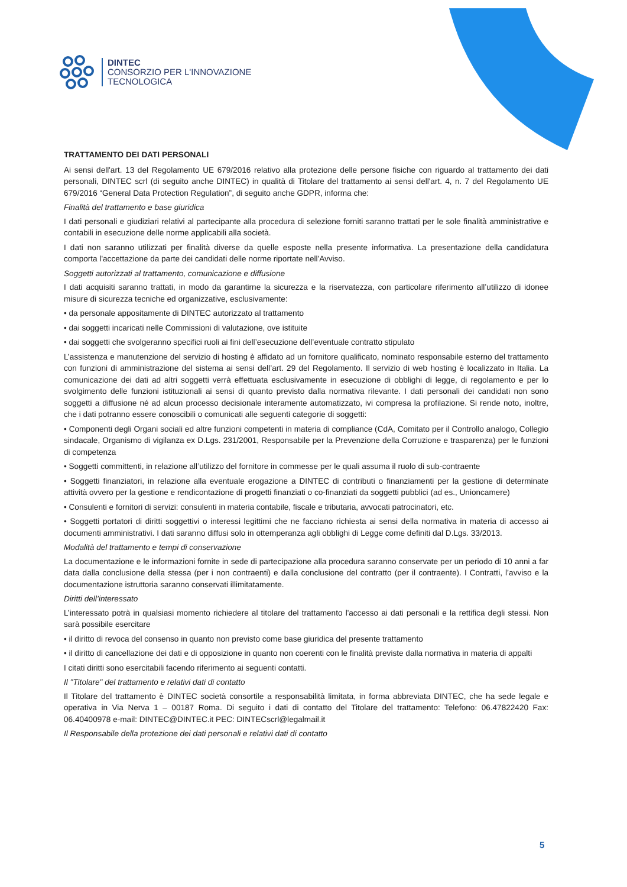DINTEC
CONSORZIO PER L'INNOVAZIONE
TECNOLOGICA
TRATTAMENTO DEI DATI PERSONALI
Ai sensi dell'art. 13 del Regolamento UE 679/2016 relativo alla protezione delle persone fisiche con riguardo al trattamento dei dati personali, DINTEC scrl (di seguito anche DINTEC) in qualità di Titolare del trattamento ai sensi dell'art. 4, n. 7 del Regolamento UE 679/2016 “General Data Protection Regulation”, di seguito anche GDPR, informa che:
Finalità del trattamento e base giuridica
I dati personali e giudiziari relativi al partecipante alla procedura di selezione forniti saranno trattati per le sole finalità amministrative e contabili in esecuzione delle norme applicabili alla società.
I dati non saranno utilizzati per finalità diverse da quelle esposte nella presente informativa. La presentazione della candidatura comporta l'accettazione da parte dei candidati delle norme riportate nell'Avviso.
Soggetti autorizzati al trattamento, comunicazione e diffusione
I dati acquisiti saranno trattati, in modo da garantirne la sicurezza e la riservatezza, con particolare riferimento all’utilizzo di idonee misure di sicurezza tecniche ed organizzative, esclusivamente:
• da personale appositamente di DINTEC autorizzato al trattamento
• dai soggetti incaricati nelle Commissioni di valutazione, ove istituite
• dai soggetti che svolgeranno specifici ruoli ai fini dell’esecuzione dell’eventuale contratto stipulato
L’assistenza e manutenzione del servizio di hosting è affidato ad un fornitore qualificato, nominato responsabile esterno del trattamento con funzioni di amministrazione del sistema ai sensi dell’art. 29 del Regolamento. Il servizio di web hosting è localizzato in Italia. La comunicazione dei dati ad altri soggetti verrà effettuata esclusivamente in esecuzione di obblighi di legge, di regolamento e per lo svolgimento delle funzioni istituzionali ai sensi di quanto previsto dalla normativa rilevante. I dati personali dei candidati non sono soggetti a diffusione né ad alcun processo decisionale interamente automatizzato, ivi compresa la profilazione. Si rende noto, inoltre, che i dati potranno essere conoscibili o comunicati alle seguenti categorie di soggetti:
• Componenti degli Organi sociali ed altre funzioni competenti in materia di compliance (CdA, Comitato per il Controllo analogo, Collegio sindacale, Organismo di vigilanza ex D.Lgs. 231/2001, Responsabile per la Prevenzione della Corruzione e trasparenza) per le funzioni di competenza
• Soggetti committenti, in relazione all’utilizzo del fornitore in commesse per le quali assuma il ruolo di sub-contraente
• Soggetti finanziatori, in relazione alla eventuale erogazione a DINTEC di contributi o finanziamenti per la gestione di determinate attività ovvero per la gestione e rendicontazione di progetti finanziati o co-finanziati da soggetti pubblici (ad es., Unioncamere)
• Consulenti e fornitori di servizi: consulenti in materia contabile, fiscale e tributaria, avvocati patrocinatori, etc.
• Soggetti portatori di diritti soggettivi o interessi legittimi che ne facciano richiesta ai sensi della normativa in materia di accesso ai documenti amministrativi. I dati saranno diffusi solo in ottemperanza agli obblighi di Legge come definiti dal D.Lgs. 33/2013.
Modalità del trattamento e tempi di conservazione
La documentazione e le informazioni fornite in sede di partecipazione alla procedura saranno conservate per un periodo di 10 anni a far data dalla conclusione della stessa (per i non contraenti) e dalla conclusione del contratto (per il contraente). I Contratti, l’avviso e la documentazione istruttoria saranno conservati illimitatamente.
Diritti dell’interessato
L’interessato potrà in qualsiasi momento richiedere al titolare del trattamento l'accesso ai dati personali e la rettifica degli stessi. Non sarà possibile esercitare
• il diritto di revoca del consenso in quanto non previsto come base giuridica del presente trattamento
• il diritto di cancellazione dei dati e di opposizione in quanto non coerenti con le finalità previste dalla normativa in materia di appalti
I citati diritti sono esercitabili facendo riferimento ai seguenti contatti.
Il "Titolare" del trattamento e relativi dati di contatto
Il Titolare del trattamento è DINTEC società consortile a responsabilità limitata, in forma abbreviata DINTEC, che ha sede legale e operativa in Via Nerva 1 – 00187 Roma. Di seguito i dati di contatto del Titolare del trattamento: Telefono: 06.47822420 Fax: 06.40400978 e-mail: DINTEC@DINTEC.it PEC: DINTECscrl@legalmail.it
Il Responsabile della protezione dei dati personali e relativi dati di contatto
5